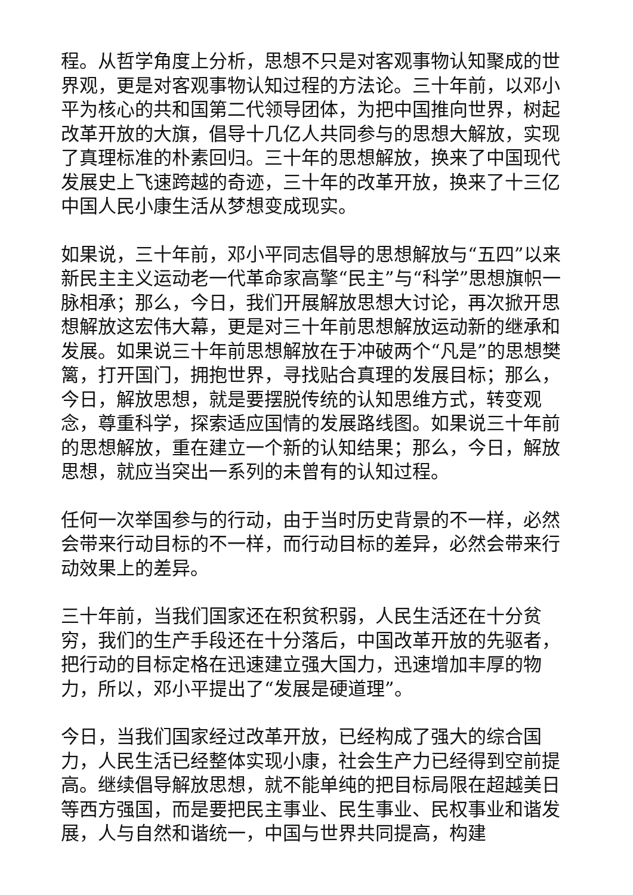程。从哲学角度上分析，思想不只是对客观事物认知聚成的世界观，更是对客观事物认知过程的方法论。三十年前，以邓小平为核心的共和国第二代领导团体，为把中国推向世界，树起改革开放的大旗，倡导十几亿人共同参与的思想大解放，实现了真理标准的朴素回归。三十年的思想解放，换来了中国现代发展史上飞速跨越的奇迹，三十年的改革开放，换来了十三亿中国人民小康生活从梦想变成现实。
如果说，三十年前，邓小平同志倡导的思想解放与“五四”以来新民主主义运动老一代革命家高擎“民主”与“科学”思想旗帜一脉相承；那么，今日，我们开展解放思想大讨论，再次掀开思想解放这宏伟大幕，更是对三十年前思想解放运动新的继承和发展。如果说三十年前思想解放在于冲破两个“凡是”的思想樊篱，打开国门，拥抱世界，寻找贴合真理的发展目标；那么，今日，解放思想，就是要摆脱传统的认知思维方式，转变观念，尊重科学，探索适应国情的发展路线图。如果说三十年前的思想解放，重在建立一个新的认知结果；那么，今日，解放思想，就应当突出一系列的未曾有的认知过程。
任何一次举国参与的行动，由于当时历史背景的不一样，必然会带来行动目标的不一样，而行动目标的差异，必然会带来行动效果上的差异。
三十年前，当我们国家还在积贫积弱，人民生活还在十分贫穷，我们的生产手段还在十分落后，中国改革开放的先驱者，把行动的目标定格在迅速建立强大国力，迅速增加丰厚的物力，所以，邓小平提出了“发展是硬道理”。
今日，当我们国家经过改革开放，已经构成了强大的综合国力，人民生活已经整体实现小康，社会生产力已经得到空前提高。继续倡导解放思想，就不能单纯的把目标局限在超越美日等西方强国，而是要把民主事业、民生事业、民权事业和谐发展，人与自然和谐统一，中国与世界共同提高，构建